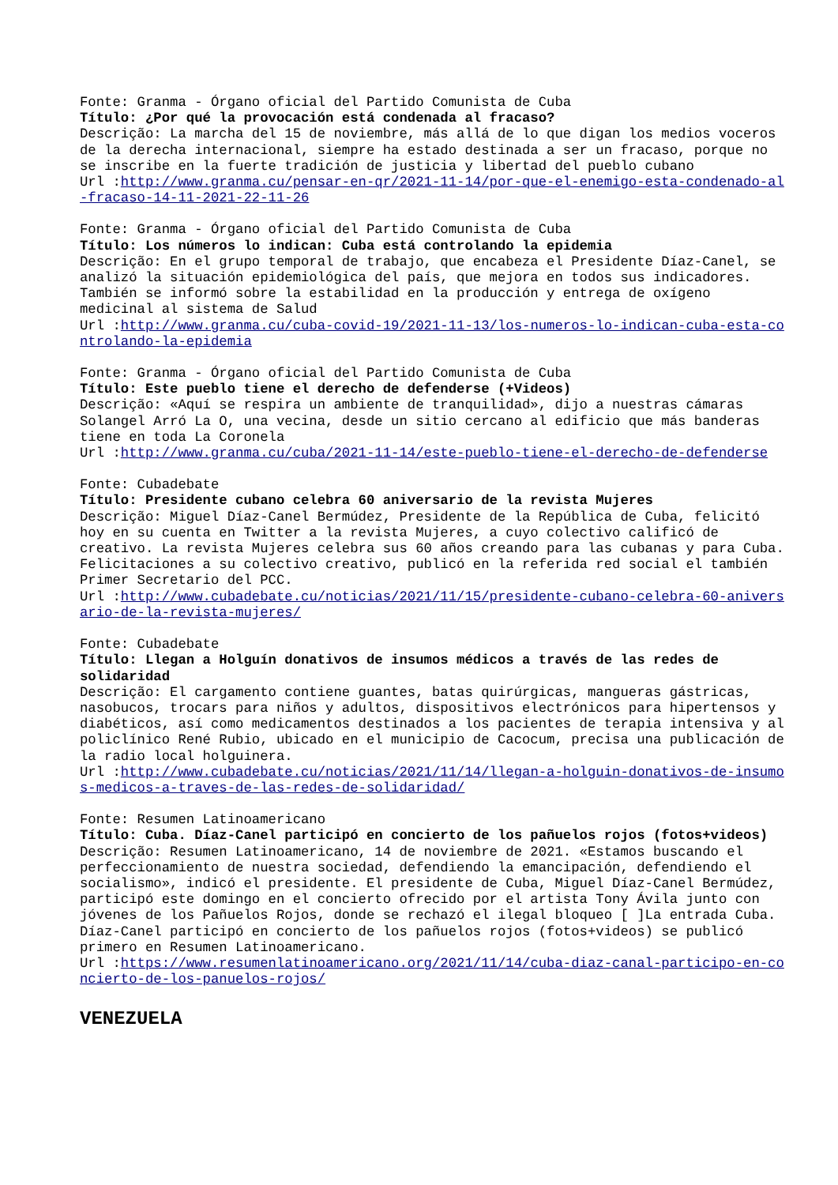Fonte: Granma - Órgano oficial del Partido Comunista de Cuba
Título: ¿Por qué la provocación está condenada al fracaso?
Descrição: La marcha del 15 de noviembre, más allá de lo que digan los medios voceros de la derecha internacional, siempre ha estado destinada a ser un fracaso, porque no se inscribe en la fuerte tradición de justicia y libertad del pueblo cubano
Url :http://www.granma.cu/pensar-en-qr/2021-11-14/por-que-el-enemigo-esta-condenado-al-fracaso-14-11-2021-22-11-26
Fonte: Granma - Órgano oficial del Partido Comunista de Cuba
Título: Los números lo indican: Cuba está controlando la epidemia
Descrição: En el grupo temporal de trabajo, que encabeza el Presidente Díaz-Canel, se analizó la situación epidemiológica del país, que mejora en todos sus indicadores. También se informó sobre la estabilidad en la producción y entrega de oxígeno medicinal al sistema de Salud
Url :http://www.granma.cu/cuba-covid-19/2021-11-13/los-numeros-lo-indican-cuba-esta-controlando-la-epidemia
Fonte: Granma - Órgano oficial del Partido Comunista de Cuba
Título: Este pueblo tiene el derecho de defenderse (+Videos)
Descrição: «Aquí se respira un ambiente de tranquilidad», dijo a nuestras cámaras Solangel Arró La O, una vecina, desde un sitio cercano al edificio que más banderas tiene en toda La Coronela
Url :http://www.granma.cu/cuba/2021-11-14/este-pueblo-tiene-el-derecho-de-defenderse
Fonte: Cubadebate
Título: Presidente cubano celebra 60 aniversario de la revista Mujeres
Descrição: Miguel Díaz-Canel Bermúdez, Presidente de la República de Cuba, felicitó hoy en su cuenta en Twitter a la revista Mujeres, a cuyo colectivo calificó de creativo. La revista Mujeres celebra sus 60 años creando para las cubanas y para Cuba. Felicitaciones a su colectivo creativo, publicó en la referida red social el también Primer Secretario del PCC.
Url :http://www.cubadebate.cu/noticias/2021/11/15/presidente-cubano-celebra-60-aniversario-de-la-revista-mujeres/
Fonte: Cubadebate
Título: Llegan a Holguín donativos de insumos médicos a través de las redes de solidaridad
Descrição: El cargamento contiene guantes, batas quirúrgicas, mangueras gástricas, nasobucos, trocars para niños y adultos, dispositivos electrónicos para hipertensos y diabéticos, así como medicamentos destinados a los pacientes de terapia intensiva y al policlínico René Rubio, ubicado en el municipio de Cacocum, precisa una publicación de la radio local holguinera.
Url :http://www.cubadebate.cu/noticias/2021/11/14/llegan-a-holguin-donativos-de-insumos-medicos-a-traves-de-las-redes-de-solidaridad/
Fonte: Resumen Latinoamericano
Título: Cuba. Díaz-Canel participó en concierto de los pañuelos rojos (fotos+videos)
Descrição: Resumen Latinoamericano, 14 de noviembre de 2021. «Estamos buscando el perfeccionamiento de nuestra sociedad, defendiendo la emancipación, defendiendo el socialismo», indicó el presidente. El presidente de Cuba, Miguel Díaz-Canel Bermúdez, participó este domingo en el concierto ofrecido por el artista Tony Ávila junto con jóvenes de los Pañuelos Rojos, donde se rechazó el ilegal bloqueo [ ]La entrada Cuba. Díaz-Canel participó en concierto de los pañuelos rojos (fotos+videos) se publicó primero en Resumen Latinoamericano.
Url :https://www.resumenlatinoamericano.org/2021/11/14/cuba-diaz-canal-participo-en-concierto-de-los-panuelos-rojos/
VENEZUELA